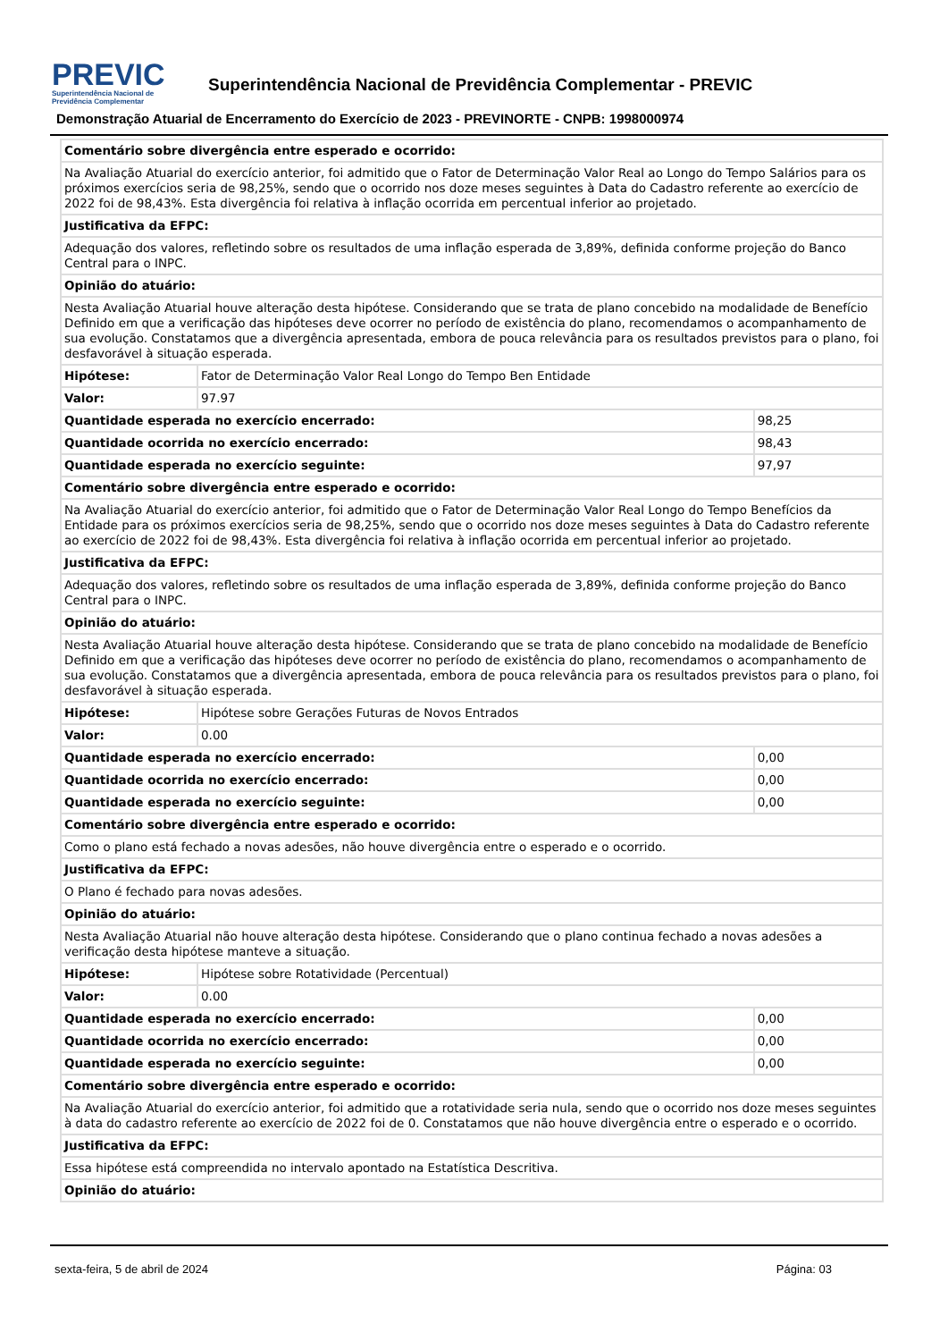PREVIC
Superintendência Nacional de
Previdência Complementar
Superintendência Nacional de Previdência Complementar - PREVIC
Demonstração Atuarial de Encerramento do Exercício de 2023 - PREVINORTE - CNPB: 1998000974
| Comentário sobre divergência entre esperado e ocorrido: | | |
| Na Avaliação Atuarial do exercício anterior, foi admitido que o Fator de Determinação Valor Real ao Longo do Tempo Salários para os próximos exercícios seria de 98,25%, sendo que o ocorrido nos doze meses seguintes à Data do Cadastro referente ao exercício de 2022 foi de 98,43%. Esta divergência foi relativa à inflação ocorrida em percentual inferior ao projetado. | | |
| Justificativa da EFPC: | | |
| Adequação dos valores, refletindo sobre os resultados de uma inflação esperada de 3,89%, definida conforme projeção do Banco Central para o INPC. | | |
| Opinião do atuário: | | |
| Nesta Avaliação Atuarial houve alteração desta hipótese. Considerando que se trata de plano concebido na modalidade de Benefício Definido em que a verificação das hipóteses deve ocorrer no período de existência do plano, recomendamos o acompanhamento de sua evolução. Constatamos que a divergência apresentada, embora de pouca relevância para os resultados previstos para o plano, foi desfavorável à situação esperada. | | |
| Hipótese: | Fator de Determinação Valor Real Longo do Tempo Ben Entidade | |
| Valor: | 97.97 | |
| Quantidade esperada no exercício encerrado: | | 98,25 |
| Quantidade ocorrida no exercício encerrado: | | 98,43 |
| Quantidade esperada no exercício seguinte: | | 97,97 |
| Comentário sobre divergência entre esperado e ocorrido: | | |
| Na Avaliação Atuarial do exercício anterior, foi admitido que o Fator de Determinação Valor Real Longo do Tempo Benefícios da Entidade para os próximos exercícios seria de 98,25%, sendo que o ocorrido nos doze meses seguintes à Data do Cadastro referente ao exercício de 2022 foi de 98,43%. Esta divergência foi relativa à inflação ocorrida em percentual inferior ao projetado. | | |
| Justificativa da EFPC: | | |
| Adequação dos valores, refletindo sobre os resultados de uma inflação esperada de 3,89%, definida conforme projeção do Banco Central para o INPC. | | |
| Opinião do atuário: | | |
| Nesta Avaliação Atuarial houve alteração desta hipótese. Considerando que se trata de plano concebido na modalidade de Benefício Definido em que a verificação das hipóteses deve ocorrer no período de existência do plano, recomendamos o acompanhamento de sua evolução. Constatamos que a divergência apresentada, embora de pouca relevância para os resultados previstos para o plano, foi desfavorável à situação esperada. | | |
| Hipótese: | Hipótese sobre Gerações Futuras de Novos Entrados | |
| Valor: | 0.00 | |
| Quantidade esperada no exercício encerrado: | | 0,00 |
| Quantidade ocorrida no exercício encerrado: | | 0,00 |
| Quantidade esperada no exercício seguinte: | | 0,00 |
| Comentário sobre divergência entre esperado e ocorrido: | | |
| Como o plano está fechado a novas adesões, não houve divergência entre o esperado e o ocorrido. | | |
| Justificativa da EFPC: | | |
| O Plano é fechado para novas adesões. | | |
| Opinião do atuário: | | |
| Nesta Avaliação Atuarial não houve alteração desta hipótese. Considerando que o plano continua fechado a novas adesões a verificação desta hipótese manteve a situação. | | |
| Hipótese: | Hipótese sobre Rotatividade (Percentual) | |
| Valor: | 0.00 | |
| Quantidade esperada no exercício encerrado: | | 0,00 |
| Quantidade ocorrida no exercício encerrado: | | 0,00 |
| Quantidade esperada no exercício seguinte: | | 0,00 |
| Comentário sobre divergência entre esperado e ocorrido: | | |
| Na Avaliação Atuarial do exercício anterior, foi admitido que a rotatividade seria nula, sendo que o ocorrido nos doze meses seguintes à data do cadastro referente ao exercício de 2022 foi de 0. Constatamos que não houve divergência entre o esperado e o ocorrido. | | |
| Justificativa da EFPC: | | |
| Essa hipótese está compreendida no intervalo apontado na Estatística Descritiva. | | |
| Opinião do atuário: | | |
sexta-feira, 5 de abril de 2024 Página: 03